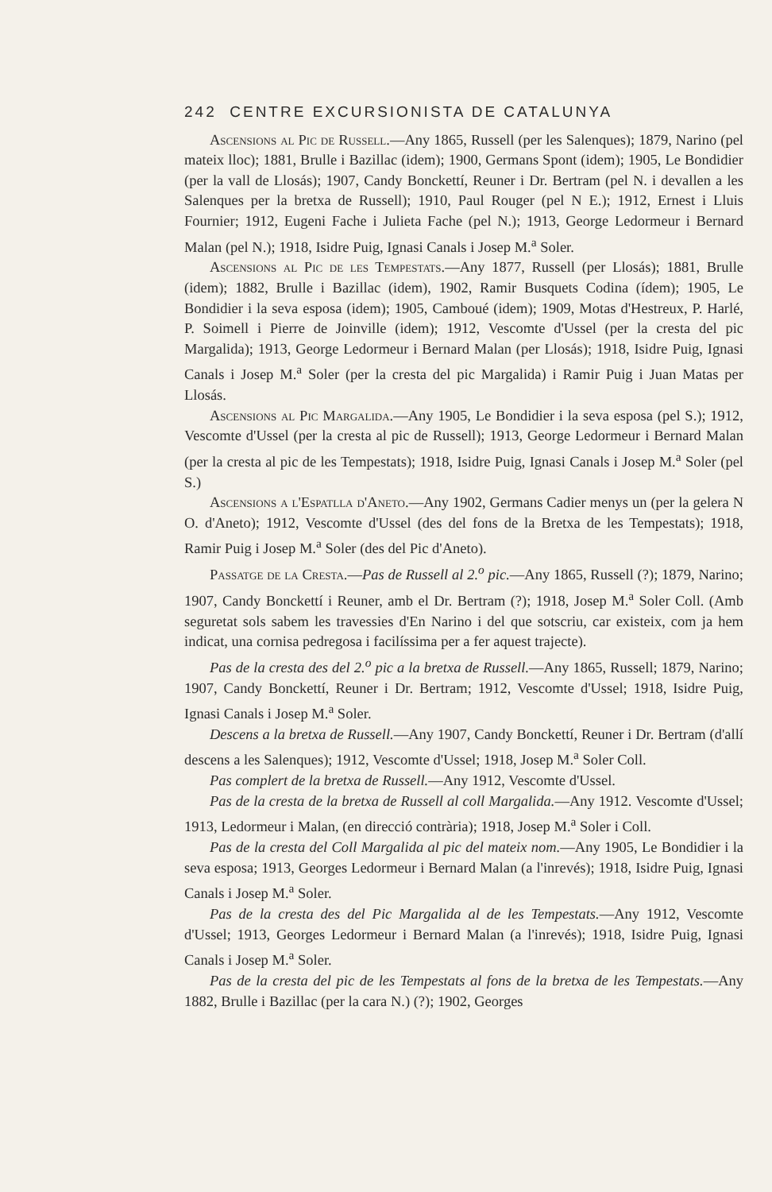242 CENTRE EXCURSIONISTA DE CATALUNYA
Ascensions al Pic de Russell.—Any 1865, Russell (per les Salenques); 1879, Narino (pel mateix lloc); 1881, Brulle i Bazillac (idem); 1900, Germans Spont (idem); 1905, Le Bondidier (per la vall de Llosás); 1907, Candy Bonckettí, Reuner i Dr. Bertram (pel N. i devallen a les Salenques per la bretxa de Russell); 1910, Paul Rouger (pel N E.); 1912, Ernest i Lluis Fournier; 1912, Eugeni Fache i Julieta Fache (pel N.); 1913, George Ledormeur i Bernard Malan (pel N.); 1918, Isidre Puig, Ignasi Canals i Josep M.<sup>a</sup> Soler.
Ascensions al Pic de les Tempestats.—Any 1877, Russell (per Llosás); 1881, Brulle (idem); 1882, Brulle i Bazillac (idem), 1902, Ramir Busquets Codina (ídem); 1905, Le Bondidier i la seva esposa (idem); 1905, Camboué (idem); 1909, Motas d'Hestreux, P. Harlé, P. Soimell i Pierre de Joinville (idem); 1912, Vescomte d'Ussel (per la cresta del pic Margalida); 1913, George Ledormeur i Bernard Malan (per Llosás); 1918, Isidre Puig, Ignasi Canals i Josep M.<sup>a</sup> Soler (per la cresta del pic Margalida) i Ramir Puig i Juan Matas per Llosás.
Ascensions al Pic Margalida.—Any 1905, Le Bondidier i la seva esposa (pel S.); 1912, Vescomte d'Ussel (per la cresta al pic de Russell); 1913, George Ledormeur i Bernard Malan (per la cresta al pic de les Tempestats); 1918, Isidre Puig, Ignasi Canals i Josep M.<sup>a</sup> Soler (pel S.)
Ascensions a l'Espatlla d'Aneto.—Any 1902, Germans Cadier menys un (per la gelera N O. d'Aneto); 1912, Vescomte d'Ussel (des del fons de la Bretxa de les Tempestats); 1918, Ramir Puig i Josep M.<sup>a</sup> Soler (des del Pic d'Aneto).
Passatge de la Cresta.—Pas de Russell al 2.<sup>o</sup> pic.—Any 1865, Russell (?); 1879, Narino; 1907, Candy Bonckettí i Reuner, amb el Dr. Bertram (?); 1918, Josep M.<sup>a</sup> Soler Coll. (Amb seguretat sols sabem les travessies d'En Narino i del que sotscriu, car existeix, com ja hem indicat, una cornisa pedregosa i facilíssima per a fer aquest trajecte).
Pas de la cresta des del 2.<sup>o</sup> pic a la bretxa de Russell.—Any 1865, Russell; 1879, Narino; 1907, Candy Bonckettí, Reuner i Dr. Bertram; 1912, Vescomte d'Ussel; 1918, Isidre Puig, Ignasi Canals i Josep M.<sup>a</sup> Soler.
Descens a la bretxa de Russell.—Any 1907, Candy Bonckettí, Reuner i Dr. Bertram (d'allí descens a les Salenques); 1912, Vescomte d'Ussel; 1918, Josep M.<sup>a</sup> Soler Coll.
Pas complert de la bretxa de Russell.—Any 1912, Vescomte d'Ussel.
Pas de la cresta de la bretxa de Russell al coll Margalida.—Any 1912. Vescomte d'Ussel; 1913, Ledormeur i Malan, (en direcció contrària); 1918, Josep M.<sup>a</sup> Soler i Coll.
Pas de la cresta del Coll Margalida al pic del mateix nom.—Any 1905, Le Bondidier i la seva esposa; 1913, Georges Ledormeur i Bernard Malan (a l'inrevés); 1918, Isidre Puig, Ignasi Canals i Josep M.<sup>a</sup> Soler.
Pas de la cresta des del Pic Margalida al de les Tempestats.—Any 1912, Vescomte d'Ussel; 1913, Georges Ledormeur i Bernard Malan (a l'inrevés); 1918, Isidre Puig, Ignasi Canals i Josep M.<sup>a</sup> Soler.
Pas de la cresta del pic de les Tempestats al fons de la bretxa de les Tempestats.—Any 1882, Brulle i Bazillac (per la cara N.) (?); 1902, Georges